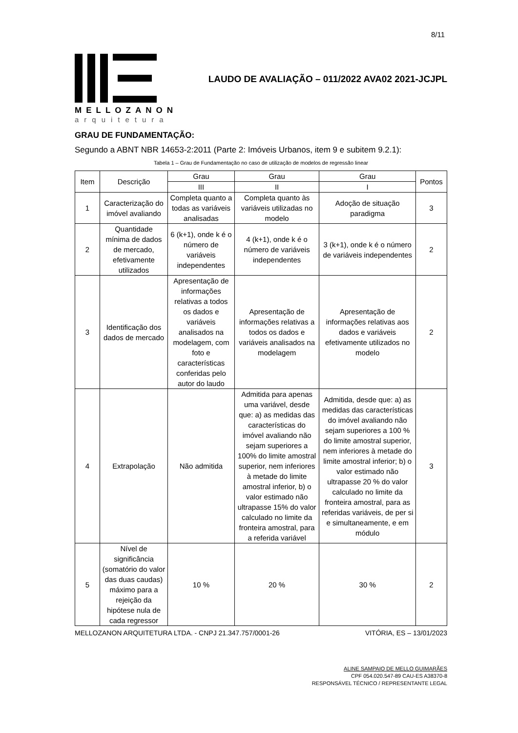8/11
MELLOZANON
arquitetura
LAUDO DE AVALIAÇÃO – 011/2022 AVA02 2021-JCJPL
GRAU DE FUNDAMENTAÇÃO:
Segundo a ABNT NBR 14653-2:2011 (Parte 2: Imóveis Urbanos, item 9 e subitem 9.2.1):
Tabela 1 – Grau de Fundamentação no caso de utilização de modelos de regressão linear
| Item | Descrição | Grau | Grau | Grau | Pontos |
| --- | --- | --- | --- | --- | --- |
| | | III | II | I | |
| 1 | Caracterização do imóvel avaliando | Completa quanto a todas as variáveis analisadas | Completa quanto às variáveis utilizadas no modelo | Adoção de situação paradigma | 3 |
| 2 | Quantidade mínima de dados de mercado, efetivamente utilizados | 6 (k+1), onde k é o número de variáveis independentes | 4 (k+1), onde k é o número de variáveis independentes | 3 (k+1), onde k é o número de variáveis independentes | 2 |
| 3 | Identificação dos dados de mercado | Apresentação de informações relativas a todos os dados e variáveis analisados na modelagem, com foto e características conferidas pelo autor do laudo | Apresentação de informações relativas a todos os dados e variáveis analisados na modelagem | Apresentação de informações relativas aos dados e variáveis efetivamente utilizados no modelo | 2 |
| 4 | Extrapolação | Não admitida | Admitida para apenas uma variável, desde que: a) as medidas das características do imóvel avaliando não sejam superiores a 100% do limite amostral superior, nem inferiores à metade do limite amostral inferior, b) o valor estimado não ultrapasse 15% do valor calculado no limite da fronteira amostral, para a referida variável | Admitida, desde que: a) as medidas das características do imóvel avaliando não sejam superiores a 100 % do limite amostral superior, nem inferiores à metade do limite amostral inferior; b) o valor estimado não ultrapasse 20 % do valor calculado no limite da fronteira amostral, para as referidas variáveis, de per si e simultaneamente, e em módulo | 3 |
| 5 | Nível de significância (somatório do valor das duas caudas) máximo para a rejeição da hipótese nula de cada regressor | 10 % | 20 % | 30 % | 2 |
MELLOZANON ARQUITETURA LTDA. - CNPJ 21.347.757/0001-26 VITÓRIA, ES – 13/01/2023
ALINE SAMPAIO DE MELLO GUIMARÃES
CPF 054.020.547-89 CAU-ES A38370-8
RESPONSÁVEL TÉCNICO / REPRESENTANTE LEGAL